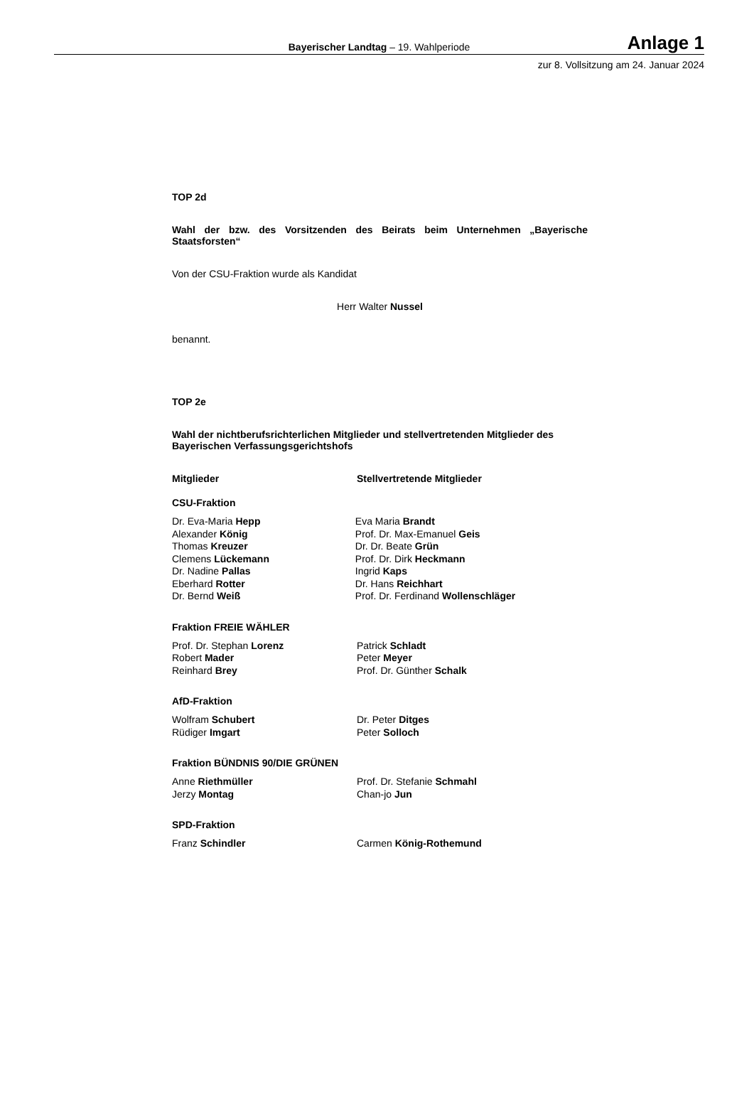Bayerischer Landtag – 19. Wahlperiode
Anlage 1
zur 8. Vollsitzung am 24. Januar 2024
TOP 2d
Wahl der bzw. des Vorsitzenden des Beirats beim Unternehmen „Bayerische Staatsforsten“
Von der CSU-Fraktion wurde als Kandidat
Herr Walter Nussel
benannt.
TOP 2e
Wahl der nichtberufsrichterlichen Mitglieder und stellvertretenden Mitglieder des Bayerischen Verfassungsgerichtshofs
Mitglieder Stellvertretende Mitglieder
CSU-Fraktion
Dr. Eva-Maria Hepp
Alexander König
Thomas Kreuzer
Clemens Lückemann
Dr. Nadine Pallas
Eberhard Rotter
Dr. Bernd Weiß
Eva Maria Brandt
Prof. Dr. Max-Emanuel Geis
Dr. Dr. Beate Grün
Prof. Dr. Dirk Heckmann
Ingrid Kaps
Dr. Hans Reichhart
Prof. Dr. Ferdinand Wollenschläger
Fraktion FREIE WÄHLER
Prof. Dr. Stephan Lorenz
Robert Mader
Reinhard Brey
Patrick Schladt
Peter Meyer
Prof. Dr. Günther Schalk
AfD-Fraktion
Wolfram Schubert
Rüdiger Imgart
Dr. Peter Ditges
Peter Solloch
Fraktion BÜNDNIS 90/DIE GRÜNEN
Anne Riethmüller
Jerzy Montag
Prof. Dr. Stefanie Schmahl
Chan-jo Jun
SPD-Fraktion
Franz Schindler Carmen König-Rothemund